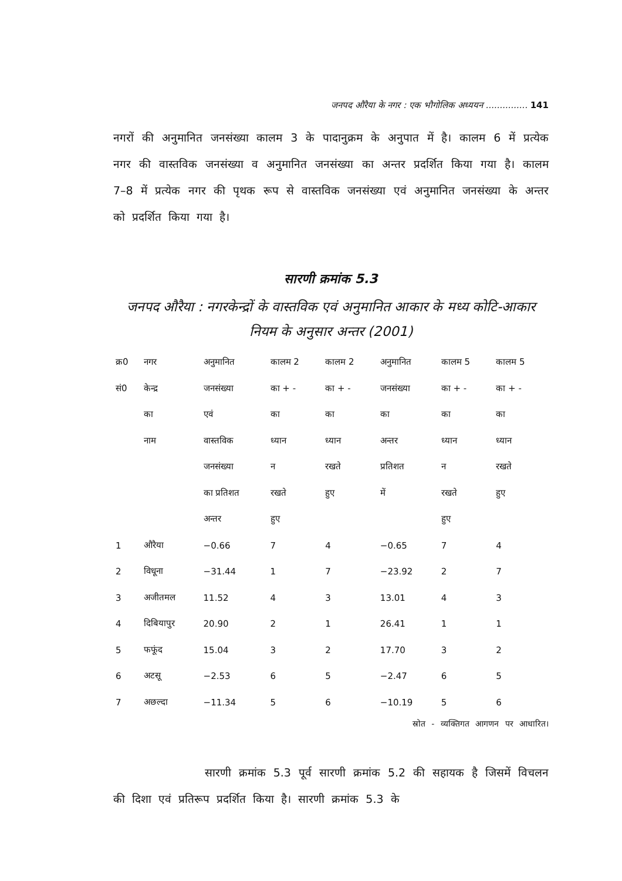जनपद औरैया के नगर : एक भौगोलिक अध्ययन ............... 141
नगरों की अनुमानित जनसंख्या कालम 3 के पादानुक्रम के अनुपात में है। कालम 6 में प्रत्येक नगर की वास्तविक जनसंख्या व अनुमानित जनसंख्या का अन्तर प्रदर्शित किया गया है। कालम 7–8 में प्रत्येक नगर की पृथक रूप से वास्तविक जनसंख्या एवं अनुमानित जनसंख्या के अन्तर को प्रदर्शित किया गया है।
सारणी क्रमांक 5.3
जनपद औरैया : नगरकेन्द्रों के वास्तविक एवं अनुमानित आकार के मध्य कोटि-आकार नियम के अनुसार अन्तर (2001)
| क्र0 | नगर | अनुमानित | कालम 2 | कालम 2 | अनुमानित | कालम 5 | कालम 5 |
| --- | --- | --- | --- | --- | --- | --- | --- |
| सं0 | केन्द्र | जनसंख्या | का + - | का + - | जनसंख्या | का + - | का + - |
| | का | एवं | का | का | का | का | का |
| | नाम | वास्तविक | ध्यान | ध्यान | अन्तर | ध्यान | ध्यान |
| | | जनसंख्या | न | रखते | प्रतिशत | न | रखते |
| | | का प्रतिशत | रखते | हुए | में | रखते | हुए |
| | | अन्तर | हुए | | | हुए | |
| 1 | औरैया | −0.66 | 7 | 4 | −0.65 | 7 | 4 |
| 2 | विधूना | −31.44 | 1 | 7 | −23.92 | 2 | 7 |
| 3 | अजीतमल | 11.52 | 4 | 3 | 13.01 | 4 | 3 |
| 4 | दिबियापुर | 20.90 | 2 | 1 | 26.41 | 1 | 1 |
| 5 | फफूंद | 15.04 | 3 | 2 | 17.70 | 3 | 2 |
| 6 | अटसू | −2.53 | 6 | 5 | −2.47 | 6 | 5 |
| 7 | अछल्दा | −11.34 | 5 | 6 | −10.19 | 5 | 6 |
स्रोत - व्यक्तिगत आगणन पर आधारित।
सारणी क्रमांक 5.3 पूर्व सारणी क्रमांक 5.2 की सहायक है जिसमें विचलन की दिशा एवं प्रतिरूप प्रदर्शित किया है। सारणी क्रमांक 5.3 के